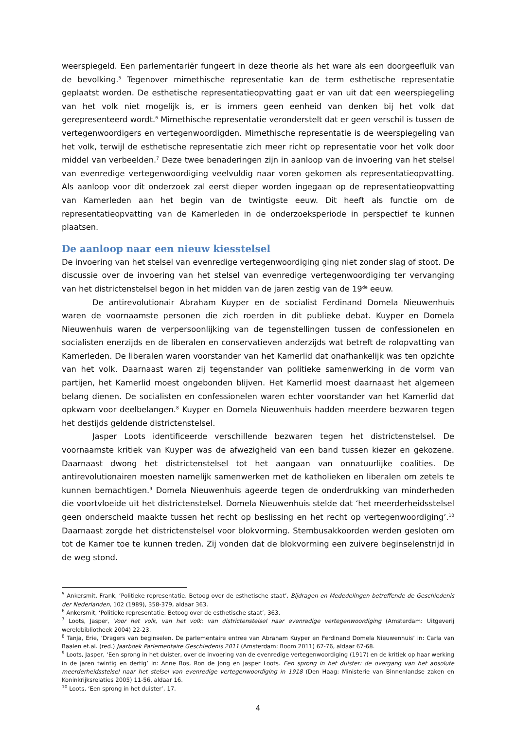weerspiegeld. Een parlementariër fungeert in deze theorie als het ware als een doorgeefluik van de bevolking.<sup>5</sup> Tegenover mimethische representatie kan de term esthetische representatie geplaatst worden. De esthetische representatieopvatting gaat er van uit dat een weerspiegeling van het volk niet mogelijk is, er is immers geen eenheid van denken bij het volk dat gerepresenteerd wordt.<sup>6</sup> Mimethische representatie veronderstelt dat er geen verschil is tussen de vertegenwoordigers en vertegenwoordigden. Mimethische representatie is de weerspiegeling van het volk, terwijl de esthetische representatie zich meer richt op representatie voor het volk door middel van verbeelden.<sup>7</sup> Deze twee benaderingen zijn in aanloop van de invoering van het stelsel van evenredige vertegenwoordiging veelvuldig naar voren gekomen als representatieopvatting. Als aanloop voor dit onderzoek zal eerst dieper worden ingegaan op de representatieopvatting van Kamerleden aan het begin van de twintigste eeuw. Dit heeft als functie om de representatieopvatting van de Kamerleden in de onderzoeksperiode in perspectief te kunnen plaatsen.
De aanloop naar een nieuw kiesstelsel
De invoering van het stelsel van evenredige vertegenwoordiging ging niet zonder slag of stoot. De discussie over de invoering van het stelsel van evenredige vertegenwoordiging ter vervanging van het districtenstelsel begon in het midden van de jaren zestig van de 19<sup>de</sup> eeuw.
De antirevolutionair Abraham Kuyper en de socialist Ferdinand Domela Nieuwenhuis waren de voornaamste personen die zich roerden in dit publieke debat. Kuyper en Domela Nieuwenhuis waren de verpersoonlijking van de tegenstellingen tussen de confessionelen en socialisten enerzijds en de liberalen en conservatieven anderzijds wat betreft de rolopvatting van Kamerleden. De liberalen waren voorstander van het Kamerlid dat onafhankelijk was ten opzichte van het volk. Daarnaast waren zij tegenstander van politieke samenwerking in de vorm van partijen, het Kamerlid moest ongebonden blijven. Het Kamerlid moest daarnaast het algemeen belang dienen. De socialisten en confessionelen waren echter voorstander van het Kamerlid dat opkwam voor deelbelangen.<sup>8</sup> Kuyper en Domela Nieuwenhuis hadden meerdere bezwaren tegen het destijds geldende districtenstelsel.
Jasper Loots identificeerde verschillende bezwaren tegen het districtenstelsel. De voornaamste kritiek van Kuyper was de afwezigheid van een band tussen kiezer en gekozene. Daarnaast dwong het districtenstelsel tot het aangaan van onnatuurlijke coalities. De antirevolutionairen moesten namelijk samenwerken met de katholieken en liberalen om zetels te kunnen bemachtigen.<sup>9</sup> Domela Nieuwenhuis ageerde tegen de onderdrukking van minderheden die voortvloeide uit het districtenstelsel. Domela Nieuwenhuis stelde dat ‘het meerderheidsstelsel geen onderscheid maakte tussen het recht op beslissing en het recht op vertegenwoordiging’.<sup>10</sup> Daarnaast zorgde het districtenstelsel voor blokvorming. Stembusakkoorden werden gesloten om tot de Kamer toe te kunnen treden. Zij vonden dat de blokvorming een zuivere beginselenstrijd in de weg stond.
<sup>5</sup> Ankersmit, Frank, ‘Politieke representatie. Betoog over de esthetische staat’, Bijdragen en Mededelingen betreffende de Geschiedenis der Nederlanden, 102 (1989), 358-379, aldaar 363.
<sup>6</sup> Ankersmit, ‘Politieke representatie. Betoog over de esthetische staat’, 363.
<sup>7</sup> Loots, Jasper, Voor het volk, van het volk: van districtenstelsel naar evenredige vertegenwoordiging (Amsterdam: Uitgeverij wereldbibliotheek 2004) 22-23.
<sup>8</sup> Tanja, Erie, ‘Dragers van beginselen. De parlementaire entree van Abraham Kuyper en Ferdinand Domela Nieuwenhuis’ in: Carla van Baalen et.al. (red.) Jaarboek Parlementaire Geschiedenis 2011 (Amsterdam: Boom 2011) 67-76, aldaar 67-68.
<sup>9</sup> Loots, Jasper, ‘Een sprong in het duister, over de invoering van de evenredige vertegenwoordiging (1917) en de kritiek op haar werking in de jaren twintig en dertig’ in: Anne Bos, Ron de Jong en Jasper Loots. Een sprong in het duister: de overgang van het absolute meerderheidsstelsel naar het stelsel van evenredige vertegenwoordiging in 1918 (Den Haag: Ministerie van Binnenlandse zaken en Koninkrijksrelaties 2005) 11-56, aldaar 16.
<sup>10</sup> Loots, ‘Een sprong in het duister’, 17.
4